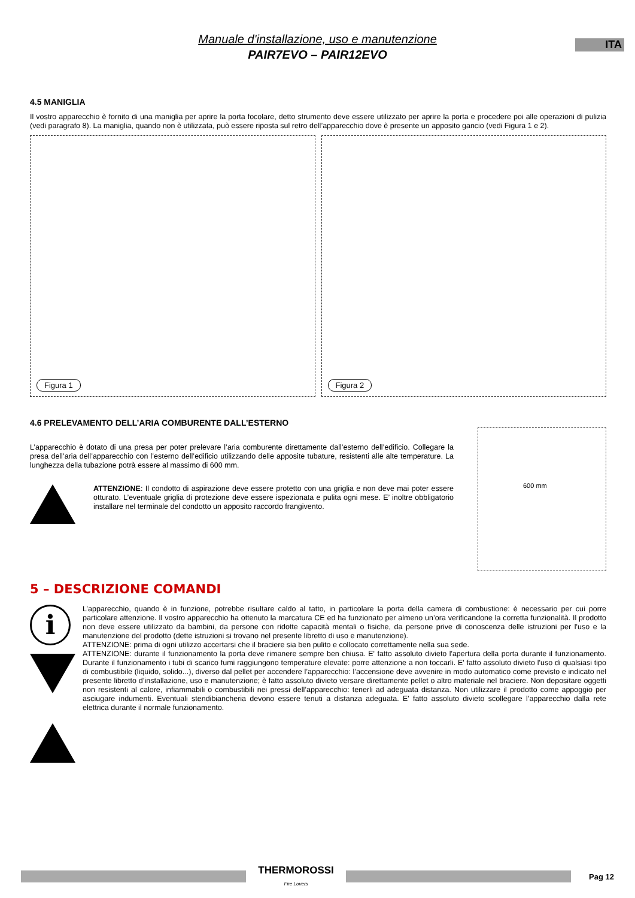ITA
Manuale d'installazione, uso e manutenzione
PAIR7EVO – PAIR12EVO
4.5 MANIGLIA
Il vostro apparecchio è fornito di una maniglia per aprire la porta focolare, detto strumento deve essere utilizzato per aprire la porta e procedere poi alle operazioni di pulizia (vedi paragrafo 8). La maniglia, quando non è utilizzata, può essere riposta sul retro dell’apparecchio dove è presente un apposito gancio (vedi Figura 1 e 2).
Figura 1
Figura 2
4.6 PRELEVAMENTO DELL’ARIA COMBURENTE DALL’ESTERNO
L’apparecchio è dotato di una presa per poter prelevare l’aria comburente direttamente dall’esterno dell’edificio. Collegare la presa dell’aria dell’apparecchio con l’esterno dell’edificio utilizzando delle apposite tubature, resistenti alle alte temperature. La lunghezza della tubazione potrà essere al massimo di 600 mm.
ATTENZIONE: Il condotto di aspirazione deve essere protetto con una griglia e non deve mai poter essere otturato. L’eventuale griglia di protezione deve essere ispezionata e pulita ogni mese. E’ inoltre obbligatorio installare nel terminale del condotto un apposito raccordo frangivento.
600 mm
5 – DESCRIZIONE COMANDI
i
L’apparecchio, quando è in funzione, potrebbe risultare caldo al tatto, in particolare la porta della camera di combustione: è necessario per cui porre particolare attenzione. Il vostro apparecchio ha ottenuto la marcatura CE ed ha funzionato per almeno un’ora verificandone la corretta funzionalità. Il prodotto non deve essere utilizzato da bambini, da persone con ridotte capacità mentali o fisiche, da persone prive di conoscenza delle istruzioni per l'uso e la manutenzione del prodotto (dette istruzioni si trovano nel presente libretto di uso e manutenzione).
ATTENZIONE: prima di ogni utilizzo accertarsi che il braciere sia ben pulito e collocato correttamente nella sua sede.
ATTENZIONE: durante il funzionamento la porta deve rimanere sempre ben chiusa. E' fatto assoluto divieto l'apertura della porta durante il funzionamento. Durante il funzionamento i tubi di scarico fumi raggiungono temperature elevate: porre attenzione a non toccarli. E' fatto assoluto divieto l'uso di qualsiasi tipo di combustibile (liquido, solido...), diverso dal pellet per accendere l’apparecchio: l’accensione deve avvenire in modo automatico come previsto e indicato nel presente libretto d’installazione, uso e manutenzione; è fatto assoluto divieto versare direttamente pellet o altro materiale nel braciere. Non depositare oggetti non resistenti al calore, infiammabili o combustibili nei pressi dell’apparecchio: tenerli ad adeguata distanza. Non utilizzare il prodotto come appoggio per asciugare indumenti. Eventuali stendibiancheria devono essere tenuti a distanza adeguata. E' fatto assoluto divieto scollegare l’apparecchio dalla rete elettrica durante il normale funzionamento.
THERMOROSSI
Fire Lovers
Pag 12